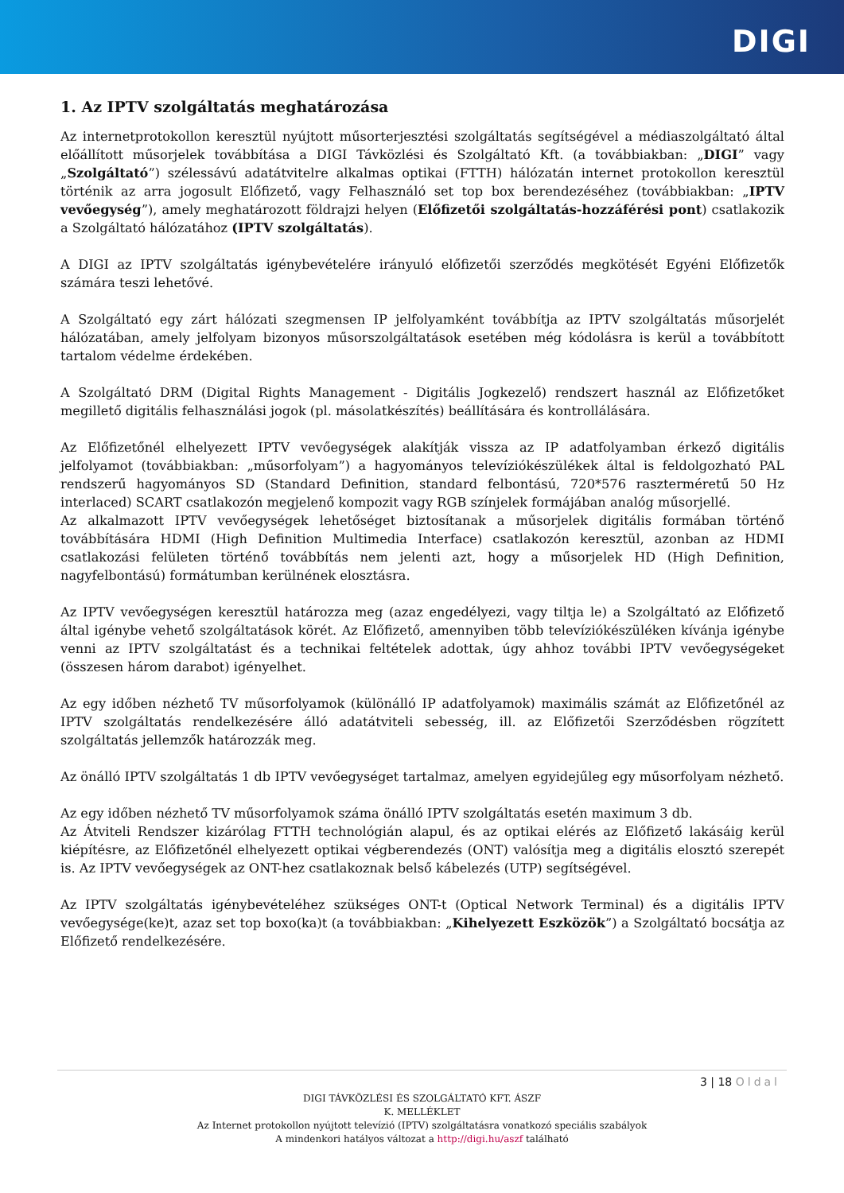DIGI
1. Az IPTV szolgáltatás meghatározása
Az internetprotokollon keresztül nyújtott műsorterjesztési szolgáltatás segítségével a médiaszolgáltató által előállított műsorjelek továbbítása a DIGI Távközlési és Szolgáltató Kft. (a továbbiakban: „DIGI” vagy „Szolgáltató”) szélessávú adatátvitelre alkalmas optikai (FTTH) hálózatán internet protokollon keresztül történik az arra jogosult Előfizető, vagy Felhasználó set top box berendezéséhez (továbbiakban: „IPTV vevőegység”), amely meghatározott földrajzi helyen (Előfizetői szolgáltatás-hozzáférési pont) csatlakozik a Szolgáltató hálózatához (IPTV szolgáltatás).
A DIGI az IPTV szolgáltatás igénybevételére irányuló előfizetői szerződés megkötését Egyéni Előfizetők számára teszi lehetővé.
A Szolgáltató egy zárt hálózati szegmensen IP jelfolyamként továbbítja az IPTV szolgáltatás műsorjelét hálózatában, amely jelfolyam bizonyos műsorszolgáltatások esetében még kódolásra is kerül a továbbított tartalom védelme érdekében.
A Szolgáltató DRM (Digital Rights Management - Digitális Jogkezelő) rendszert használ az Előfizetőket megillető digitális felhasználási jogok (pl. másolatkészítés) beállítására és kontrollálására.
Az Előfizetőnél elhelyezett IPTV vevőegységek alakítják vissza az IP adatfolyamban érkező digitális jelfolyamot (továbbiakban: „műsorfolyam”) a hagyományos televíziókészülékek által is feldolgozható PAL rendszerű hagyományos SD (Standard Definition, standard felbontású, 720*576 raszterméretű 50 Hz interlaced) SCART csatlakozón megjelenő kompozit vagy RGB színjelek formájában analóg műsorjellé.
Az alkalmazott IPTV vevőegységek lehetőséget biztosítanak a műsorjelek digitális formában történő továbbítására HDMI (High Definition Multimedia Interface) csatlakozón keresztül, azonban az HDMI csatlakozási felületen történő továbbítás nem jelenti azt, hogy a műsorjelek HD (High Definition, nagyfelbontású) formátumban kerülnének elosztásra.
Az IPTV vevőegységen keresztül határozza meg (azaz engedélyezi, vagy tiltja le) a Szolgáltató az Előfizető által igénybe vehető szolgáltatások körét. Az Előfizető, amennyiben több televíziókészüléken kívánja igénybe venni az IPTV szolgáltatást és a technikai feltételek adottak, úgy ahhoz további IPTV vevőegységeket (összesen három darabot) igényelhet.
Az egy időben nézhető TV műsorfolyamok (különálló IP adatfolyamok) maximális számát az Előfizetőnél az IPTV szolgáltatás rendelkezésére álló adatátviteli sebesség, ill. az Előfizetői Szerződésben rögzített szolgáltatás jellemzők határozzák meg.
Az önálló IPTV szolgáltatás 1 db IPTV vevőegységet tartalmaz, amelyen egyidejűleg egy műsorfolyam nézhető.
Az egy időben nézhető TV műsorfolyamok száma önálló IPTV szolgáltatás esetén maximum 3 db.
Az Átviteli Rendszer kizárólag FTTH technológián alapul, és az optikai elérés az Előfizető lakásáig kerül kiépítésre, az Előfizetőnél elhelyezett optikai végberendezés (ONT) valósítja meg a digitális elosztó szerepét is. Az IPTV vevőegységek az ONT-hez csatlakoznak belső kábelezés (UTP) segítségével.
Az IPTV szolgáltatás igénybevételéhez szükséges ONT-t (Optical Network Terminal) és a digitális IPTV vevőegysége(ke)t, azaz set top boxo(ka)t (a továbbiakban: „Kihelyezett Eszközök”) a Szolgáltató bocsátja az Előfizető rendelkezésére.
3 | 18 Oldal
DIGI TÁVKÖZLÉSI ÉS SZOLGÁLTATÓ KFT. ÁSZF
K. MELLÉKLET
Az Internet protokollon nyújtott televízió (IPTV) szolgáltatásra vonatkozó speciális szabályok
A mindenkori hatályos változat a http://digi.hu/aszf található